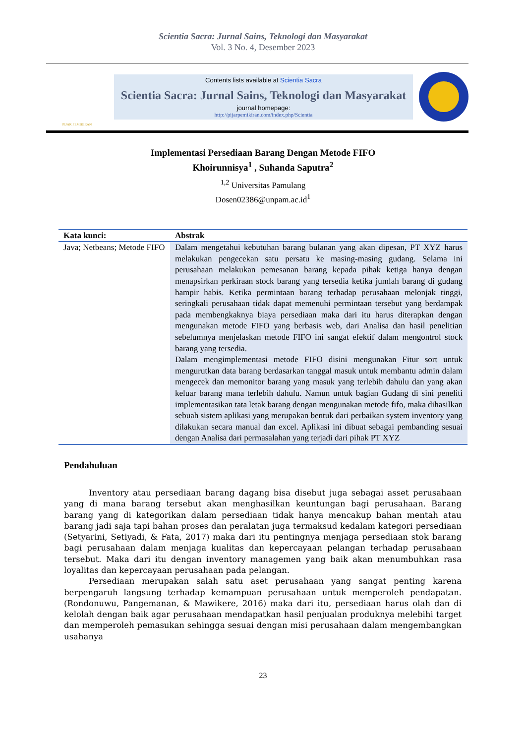Scientia Sacra: Jurnal Sains, Teknologi dan Masyarakat
Vol. 3 No. 4, Desember 2023
PIJAR PEMIKIRAN
Contents lists available at Scientia Sacra
Scientia Sacra: Jurnal Sains, Teknologi dan Masyarakat
journal homepage:
http://pijarpemikiran.com/index.php/Scientia
Implementasi Persediaan Barang Dengan Metode FIFO
Khoirunnisya<sup>1</sup> , Suhanda Saputra<sup>2</sup>
<sup>1,2</sup> Universitas Pamulang
Dosen02386@unpam.ac.id<sup>1</sup>
| Kata kunci: | Abstrak |
| --- | --- |
| Java; Netbeans; Metode FIFO | Dalam mengetahui kebutuhan barang bulanan yang akan dipesan, PT XYZ harus melakukan pengecekan satu persatu ke masing-masing gudang. Selama ini perusahaan melakukan pemesanan barang kepada pihak ketiga hanya dengan menapsirkan perkiraan stock barang yang tersedia ketika jumlah barang di gudang hampir habis. Ketika permintaan barang terhadap perusahaan melonjak tinggi, seringkali perusahaan tidak dapat memenuhi permintaan tersebut yang berdampak pada membengkaknya biaya persediaan maka dari itu harus diterapkan dengan mengunakan metode FIFO yang berbasis web, dari Analisa dan hasil penelitian sebelumnya menjelaskan metode FIFO ini sangat efektif dalam mengontrol stock barang yang tersedia. Dalam mengimplementasi metode FIFO disini mengunakan Fitur sort untuk mengurutkan data barang berdasarkan tanggal masuk untuk membantu admin dalam mengecek dan memonitor barang yang masuk yang terlebih dahulu dan yang akan keluar barang mana terlebih dahulu. Namun untuk bagian Gudang di sini peneliti implementasikan tata letak barang dengan mengunakan metode fifo, maka dihasilkan sebuah sistem aplikasi yang merupakan bentuk dari perbaikan system inventory yang dilakukan secara manual dan excel. Aplikasi ini dibuat sebagai pembanding sesuai dengan Analisa dari permasalahan yang terjadi dari pihak PT XYZ |
Pendahuluan
Inventory atau persediaan barang dagang bisa disebut juga sebagai asset perusahaan yang di mana barang tersebut akan menghasilkan keuntungan bagi perusahaan. Barang barang yang di kategorikan dalam persediaan tidak hanya mencakup bahan mentah atau barang jadi saja tapi bahan proses dan peralatan juga termaksud kedalam kategori persediaan (Setyarini, Setiyadi, & Fata, 2017) maka dari itu pentingnya menjaga persediaan stok barang bagi perusahaan dalam menjaga kualitas dan kepercayaan pelangan terhadap perusahaan tersebut. Maka dari itu dengan inventory managemen yang baik akan menumbuhkan rasa loyalitas dan kepercayaan perusahaan pada pelangan.
Persediaan merupakan salah satu aset perusahaan yang sangat penting karena berpengaruh langsung terhadap kemampuan perusahaan untuk memperoleh pendapatan. (Rondonuwu, Pangemanan, & Mawikere, 2016) maka dari itu, persediaan harus olah dan di kelolah dengan baik agar perusahaan mendapatkan hasil penjualan produknya melebihi target dan memperoleh pemasukan sehingga sesuai dengan misi perusahaan dalam mengembangkan usahanya
23